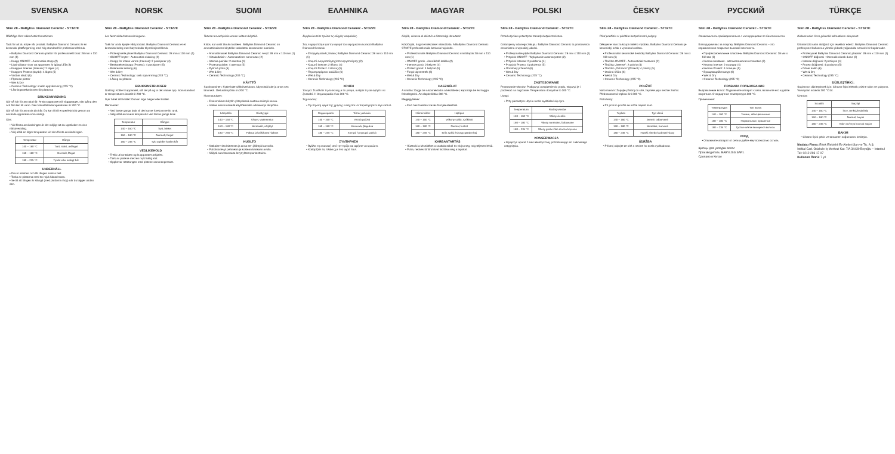SVENSKA NORSK SUOMI ΕΛΛΗΝΙΚΑ MAGYAR POLSKI ČESKY РУССКИЙ TÜRKÇE
Slim 28 - BaByliss Diamond Ceramic - ST327E
Rådfråga först säkerhetsinformationen.
Tack för att du köpte vår produkt. BaByliss Diamond Ceramic är en keramisk plattångsrning med hög standard för professionellt bruk.
• BaByliss Diamond Ceramic-plattor för professionellt bruk: 28 mm x 110 mm (1)
• Knapp ON/OFF - Automatisk stopp (2)
• Ljusindikator visar att apparaten är igång LED (3)
• Knappen Intense (Intensiv): 2 lägen (4)
• Knappen Protect (skydd): 4 lägen (5)
• Vridbar sladd (6)
• Flytande plattor
• Wet & Dry
• Ceramic Technology: snabb uppvärmning (235 °C)
• Låsningsmekanismen för plattorna
BRUKSANVISNING
Gör så här för att raka hår: Anslut apparaten till vägguttaget, sätt igång den och fäll den till varm. Den förinställda temperaturen är 200 °C.
Gör så här för att styla ditt hår: Du kan fä till en perfekt böb genom att använda apparaten som vanligt.
Obs:
• Vid första användningen är det möjligt att du upptäcker en viss röklutveckling.
• Välj alltid en lägre temperatur vid den första användningen.
| Temperatur | Hårtyp |
| --- | --- |
| 140 – 160 °C | Tunt, skört, avfärgat |
| 160 – 180 °C | Normalt, färgat |
| 180 – 235 °C | Tjockt eller lockigt hår |
UNDERHÅLL
• Dra ur sladden och låt tången svalna helt.
• Torka av plattorna med en mjuk fuktad trasa.
• Se till att tången är stängd (med plattorna ihop) när du lägger undan den.
Slim 28 - BaByliss Diamond Ceramic - ST327E
Les først sikkerhetsanvisningene.
Takk for at du kjøpte vårt produkt. BaByliss Diamond Ceramic er et keramisk beleg med høy teknikk til profesjonell bruk.
• Profesjonelle plater BaByliss Diamond Ceramic: 28 mm x 110 mm (1)
• ON/OFF-bryter - Automatisk slukking (2)
• Knapp for intens varme (Intense): 2 posisjoner (4)
• Beskyttelsesknapp (Protect): 4 posisjoner (5)
• Roterende ledning (6)
• Wet & Dry
• Ceramic Technology: rask oppvarming (235 °C)
• Låsing av platene
BRUKSINSTRUKSER
Glatting: Koble til apparatet, slå det på og la det varme opp. Som standard er temperaturen innstilt til 200 °C.
Gjør håret ditt krøllet: Du kan lage bølger eller krøller.
Merknader:
• Ved første gangs bruk vil det kunne forekomme litt røyk.
• Velg alltid en lavere temperatur ved første gangs bruk.
| Temperatur | Hårtype |
| --- | --- |
| 140 – 160 °C | Tynt, bleket |
| 160 – 180 °C | Normalt, farget |
| 180 – 235 °C | Tykt og/eller krøllet hår |
VEDLIKEHOLD
• Trekk ut kontakten og la apparatet avkjøles.
• Tørk av platene med en myk fuktig klut.
• Oppbevar rettetangen med platene sammenpresset.
Slim 28 - BaByliss Diamond Ceramic - ST327E
Tutustu turvaohjeisiin ennen laitteen käyttöä.
Kiitos, kun ostit tämän tuotteen. BaByliss Diamond Ceramic on ammattimaiseen käyttöön tarkoitettu keraaminen suoristin.
• Ammattimaiset BaByliss Diamond Ceramic -levyt: 28 mm x 110 mm (1)
• Virtakatkaisin - Automaattinen sammutus (2)
• Intense-painike: 2 asentoa (4)
• Protect-painike: 4 asentoa (5)
• Pyörivä johto (6)
• Wet & Dry
• Ceramic Technology (235 °C)
KÄYTTÖ
Suoristaminen: Kytke laite sähköverkkoon, käynnistä laite ja anna sen lämmetä. Oletuslämpötila on 200 °C.
Huomautukset:
• Ensimmäisen käytön yhteydessä saattaa esiintyä savua.
• Valitse ensimmäisellä käyttökerralla alhaisempi lämpötila.
| Lämpötila | Hiustyyppi |
| --- | --- |
| 140 – 160 °C | Ohuet, vaalennetut |
| 160 – 180 °C | Normaalit, värjätyt |
| 180 – 235 °C | Paksut ja/tai kiharat hiukset |
HUOLTO
• Katkaise virta laitteesta ja anna sen jäähtyä kunnolla.
• Puhdista levyt pehmeän ja kostean kankaan avulla.
• Säilytä suoristusrauta levyt yhteenpuristettuina.
Slim 28 - BaByliss Diamond Ceramic - ST327E
Συμβουλευτείτε πρώτα τις οδηγίες ασφαλείας.
Σας ευχαριστούμε για την αγορά του κεραμικού ισιωτικού BaByliss Diamond Ceramic.
• Επαγγελματικές πλάκες BaByliss Diamond Ceramic: 28 mm x 110 mm (1)
• Κουμπί ενεργοποίησης/απενεργοποίησης (2)
• Κουμπί Intense: 2 θέσεις (4)
• Κουμπί Protect: 4 θέσεις (5)
• Περιστρεφόμενο καλώδιο (6)
• Wet & Dry
• Ceramic Technology (235 °C)
ΧΡΗΣΗ
Ίσιωμα: Συνδέστε τη συσκευή με το ρεύμα, ανάψτε τη και αφήστε να ζεσταθεί. Η θερμοκρασία είναι 200 °C.
Σημειώσεις:
• Την πρώτη φορά της χρήσης ενδέχεται να παρατηρήσετε λίγο καπνό.
| Θερμοκρασία | Τύπος μαλλιών |
| --- | --- |
| 140 – 160 °C | Λεπτά μαλλιά |
| 160 – 180 °C | Κανονικά, βαμμένα |
| 180 – 235 °C | Χοντρά ή σγουρά μαλλιά |
ΣΥΝΤΗΡΗΣΗ
• Βγάλτε τη συσκευή από την πρίζα και αφήστε να κρυώσει.
• Καθαρίζετε τις πλάκες με ένα υγρό πανί.
Slim 28 - BaByliss Diamond Ceramic - ST327E
Kérjük, olvassa el először a biztonsági útmutatót.
Köszönjük, hogy termékünket választotta. A BaByliss Diamond Ceramic ST327E professzionális kerámia hajsimító.
• Professzionális BaByliss Diamond Ceramic simítólapok 28 mm x 110 mm (1)
• ON/OFF gomb - önműködő leállás (2)
• Intense gomb: 2 helyzet (4)
• Protect gomb: 4 helyzet (5)
• Forgó tápvezeték (6)
• Wet & Dry
• Ceramic Technology (235 °C)
HASZNÁLAT
A simítás: Dugja be a konnektorba a készüléket, kapcsolja be és hagyja felmelegedni. Az alapbeállítás 200 °C.
Megjegyzések:
• Első használatkor kevés füst jelentkezhet.
| Hőmérséklet | Hajtípus |
| --- | --- |
| 140 – 160 °C | Vékony szálú, szőkített |
| 160 – 180 °C | Normál, festett |
| 180 – 235 °C | Erős szálú és/vagy göndör haj |
KARBANTARTÁS
• Húzza ki a készüléket a csatlakozóból és várja meg, míg teljesen lehűl.
• Puha, nedves törlőruhával tisztítsa meg a lapokat.
Slim 28 - BaByliss Diamond Ceramic - ST327E
Przed użyciem przeczytać zasady bezpieczeństwa.
Gratulujemy udanego zakupu. BaByliss Diamond Ceramic to prostownica ceramiczna o wysokiej jakości.
• Profesjonalne płytki BaByliss Diamond Ceramic: 28 mm x 110 mm (1)
• Przycisk ON/OFF - Wyłączanie automatyczne (2)
• Przycisk Intense: 2 położenia (4)
• Przycisk Protect: 4 położenia (5)
• Obrotowy przewód (6)
• Wet & Dry
• Ceramic Technology (235 °C)
ZASTOSOWANIE
Prostowanie włosów: Podłączyć urządzenie do prądu, włączyć je i poczekać na nagrzanie. Temperatura domyślna to 200 °C.
Uwagi:
• Przy pierwszym użyciu może wydzielać się dym.
| Temperatura | Rodzaj włosów |
| --- | --- |
| 140 – 160 °C | Włosy cienkie |
| 160 – 180 °C | Włosy normalne, farbowane |
| 180 – 235 °C | Włosy grube i/lub mocno kręcone |
KONSERWACJA
• Wyłączyć aparat z sieci elektrycznej, pozostawiając do całkowitego ostygnięcia.
Slim 28 - BaByliss Diamond Ceramic - ST327E
Před použitím si přečtěte bezpečnostní pokyny.
Děkujeme vám za koupi našeho výrobku. BaByliss Diamond Ceramic je keramický ovlak s vysokou kvalitou.
• Profesionální keramické destičky BaByliss Diamond Ceramic: 28 mm x 110 mm (1)
• Tlačítko ON/OFF - Automatické zastavení (2)
• Tlačítko „Intense": 2 polohy (4)
• Tlačítko „Ochrana" (Protect): 4 polohy (5)
• Otočná šňůra (6)
• Wet & Dry
• Ceramic Technology (235 °C)
POUŽITÍ
Narovnávání: Zapojte přístroj do sítě, zapněte jej a nechte zahřát. Přednastavená teplota činí 200 °C.
Poznámky:
• Při prvním použití se může objevit kouř.
| Teplota | Typ vlasů |
| --- | --- |
| 140 – 160 °C | Jemné, odbarvené |
| 160 – 180 °C | Normální, barvené |
| 180 – 235 °C | Hustší a/nebo kudrnaté vlasy |
ÚDRŽBA
• Přístroj odpojte ze sítě a nechte ho zcela vychladnout.
Slim 28 - BaByliss Diamond Ceramic - ST327E
Ознакомьтесь предварительно с инструкциями по безопасности.
Благодарим вас за покупку. BaByliss Diamond Ceramic – это керамическое покрытие высокой плотности.
• Профессиональные пластины BaByliss Diamond Ceramic: 28 мм x 110 мм (1)
• Кнопка вкл/выкл - автоматическая остановка (2)
• Кнопка Intense: 2 позиции (4)
• Кнопка Protect: 4 позиции (5)
• Вращающийся шнур (6)
• Wet & Dry
• Ceramic Technology (235 °C)
ПРАВИЛА ПОЛЬЗОВАНИЯ
Выпрямление волос: Подключите аппарат к сети, включите его и дайте нагреться. Стандартная температура 200 °C.
Примечания:
| Температура | Тип волос |
| --- | --- |
| 140 – 160 °C | Тонкие, обесцвеченные |
| 160 – 180 °C | Нормальные, крашеные |
| 180 – 235 °C | Густые и/или вьющиеся волосы |
УХОД
• Отключите аппарат от сети и дайте ему полностью остыть.
Щипцы для укладки волос
Производитель: BABYLISS SARL
Сделано в Китае
Slim 28 - BaByliss Diamond Ceramic - ST327E
Kullanmadan önce güvenlik talimatlarını okuyunuz.
Ürünümüzü satın aldığınız için teşekkür ederiz. BaByliss Diamond Ceramic profesyonel kullanıma yönelik yüksek yoğunluklu seramik bir kaplamadır.
• Profesyonel BaByliss Diamond Ceramic plakalar: 28 mm x 110 mm (1)
• ON/OFF düğmesi - Otomatik olarak durur (2)
• Intense düğmesi: 2 pozisyon (4)
• Protect Düğmesi: 4 pozisyon (5)
• Döner kablo (6)
• Wet & Dry
• Ceramic Technology (235 °C)
DÜZLEŞTİRİCİ:
Saçlarınızı düzleştirmek için: Cihazın fişini elektrik prizine takın ve çalıştırın. Varsayılan sıcaklık 200 °C'dir.
Uyarılar:
| Sıcaklık | Saç tipi |
| --- | --- |
| 140 – 160 °C | İnce, renksizleştirilmiş |
| 160 – 180 °C | Normal, boyalı |
| 180 – 235 °C | Kalın ve/veya kıvırcık saçlar |
BAKIM
• Cihazın fişini çekin ve tamamen soğumasını bekleyin.
İthalatçı Firma: Ertek Elektrikli Ev Aletleri San ve Tic. A.Ş.
İstiklal Cad. Odakule İş Merkezi Kat: 7/A 34430 Beyoğlu – İstanbul Tel: 0212 293 17 07
Kullanım Ömrü: 7 yıl